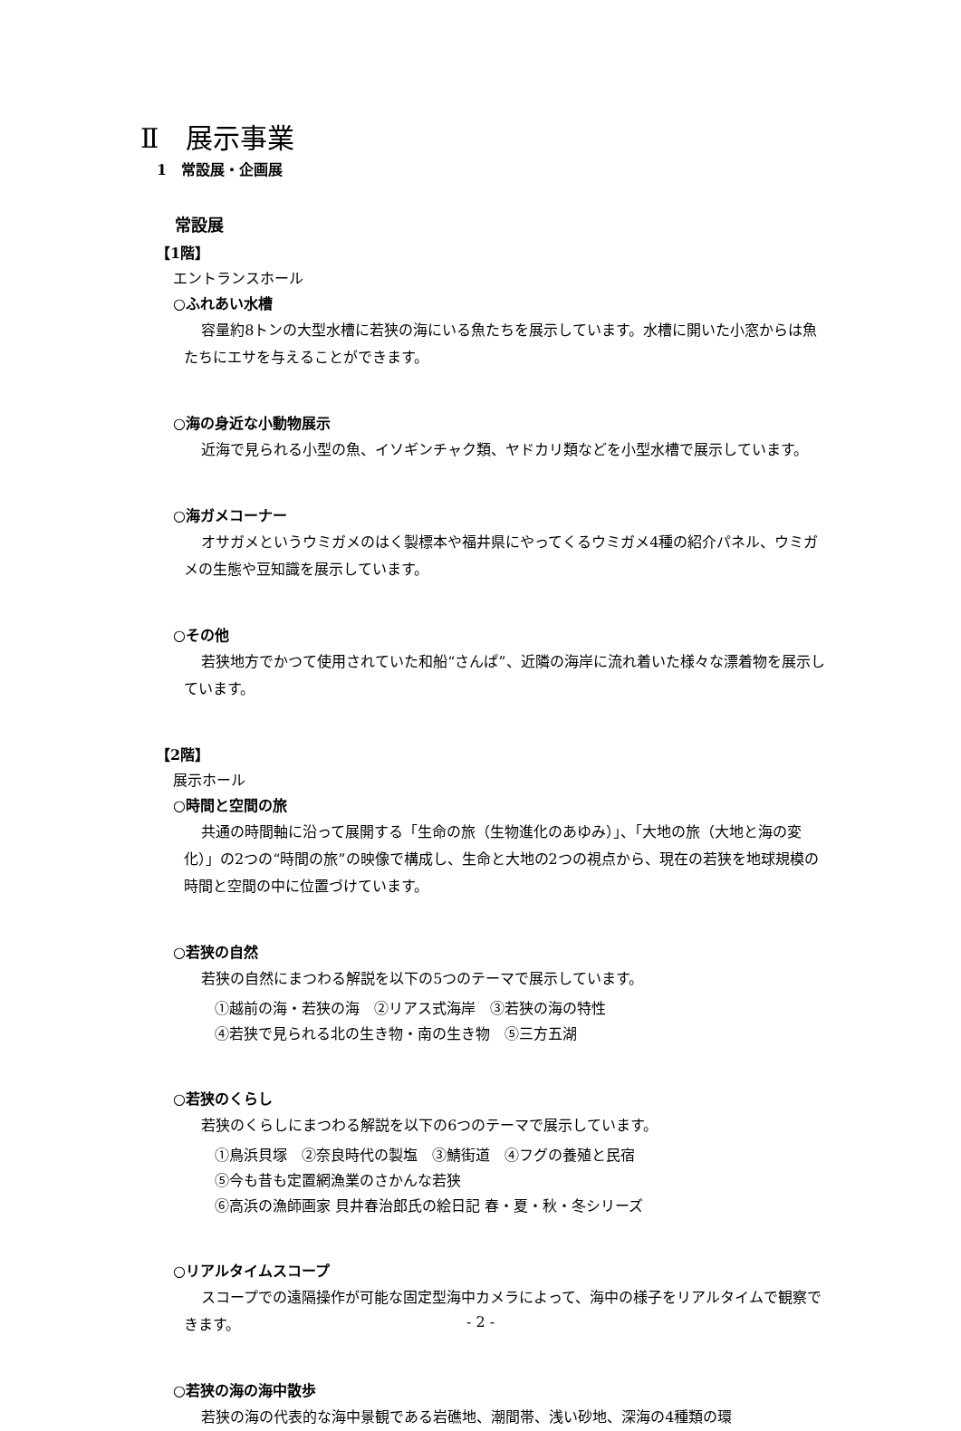Ⅱ　展示事業
1　常設展・企画展
常設展
【1階】
エントランスホール
○ふれあい水槽
容量約8トンの大型水槽に若狭の海にいる魚たちを展示しています。水槽に開いた小窓からは魚たちにエサを与えることができます。
○海の身近な小動物展示
近海で見られる小型の魚、イソギンチャク類、ヤドカリ類などを小型水槽で展示しています。
○海ガメコーナー
オサガメというウミガメのはく製標本や福井県にやってくるウミガメ4種の紹介パネル、ウミガメの生態や豆知識を展示しています。
○その他
若狭地方でかつて使用されていた和船“さんぱ”、近隣の海岸に流れ着いた様々な漂着物を展示しています。
【2階】
展示ホール
○時間と空間の旅
共通の時間軸に沿って展開する「生命の旅（生物進化のあゆみ）」、「大地の旅（大地と海の変化）」の2つの“時間の旅”の映像で構成し、生命と大地の2つの視点から、現在の若狭を地球規模の時間と空間の中に位置づけています。
○若狭の自然
若狭の自然にまつわる解説を以下の5つのテーマで展示しています。
①越前の海・若狭の海　②リアス式海岸　③若狭の海の特性
④若狭で見られる北の生き物・南の生き物　⑤三方五湖
○若狭のくらし
若狭のくらしにまつわる解説を以下の6つのテーマで展示しています。
①鳥浜貝塚　②奈良時代の製塩　③鯖街道　④フグの養殖と民宿
⑤今も昔も定置網漁業のさかんな若狭
⑥高浜の漁師画家 貝井春治郎氏の絵日記 春・夏・秋・冬シリーズ
○リアルタイムスコープ
スコープでの遠隔操作が可能な固定型海中カメラによって、海中の様子をリアルタイムで観察できます。
○若狭の海の海中散歩
若狭の海の代表的な海中景観である岩礁地、潮間帯、浅い砂地、深海の4種類の環
- 2 -